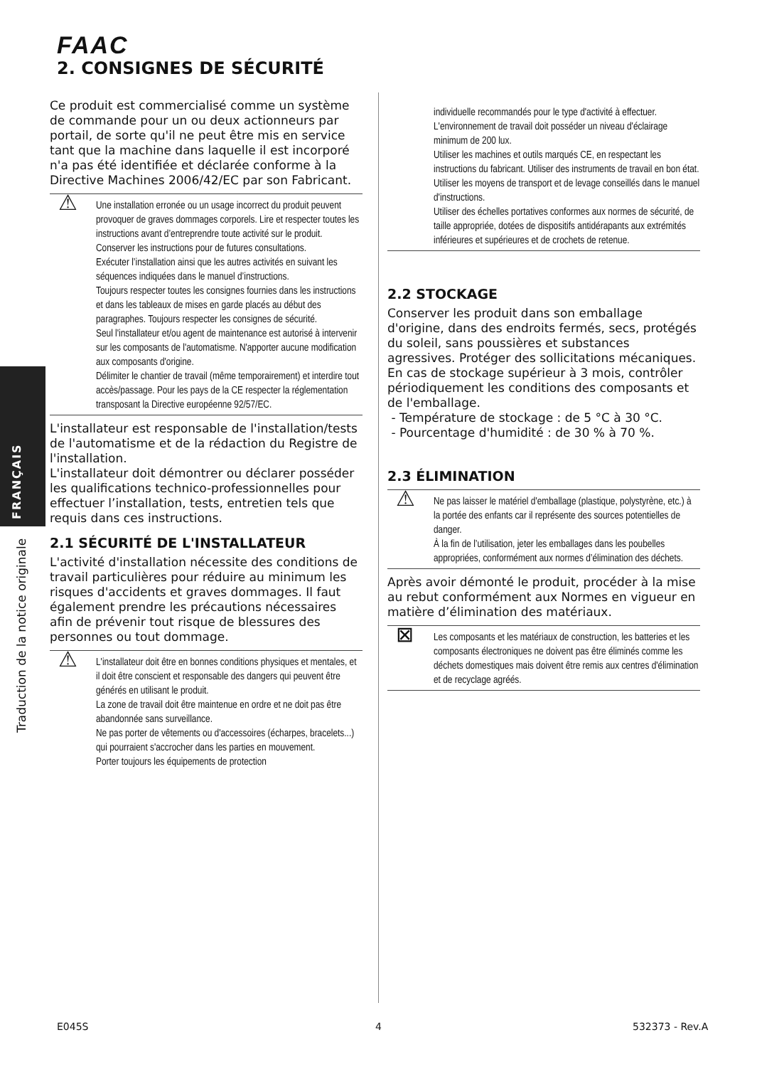FAAC
2. CONSIGNES DE SÉCURITÉ
FRANÇAIS
Traduction de la notice originale
Ce produit est commercialisé comme un système de commande pour un ou deux actionneurs par portail, de sorte qu'il ne peut être mis en service tant que la machine dans laquelle il est incorporé n'a pas été identifiée et déclarée conforme à la Directive Machines 2006/42/EC par son Fabricant.
⚠ Une installation erronée ou un usage incorrect du produit peuvent provoquer de graves dommages corporels. Lire et respecter toutes les instructions avant d’entreprendre toute activité sur le produit. Conserver les instructions pour de futures consultations.
Exécuter l’installation ainsi que les autres activités en suivant les séquences indiquées dans le manuel d’instructions.
Toujours respecter toutes les consignes fournies dans les instructions et dans les tableaux de mises en garde placés au début des paragraphes. Toujours respecter les consignes de sécurité.
Seul l'installateur et/ou agent de maintenance est autorisé à intervenir sur les composants de l'automatisme. N'apporter aucune modification aux composants d'origine.
Délimiter le chantier de travail (même temporairement) et interdire tout accès/passage. Pour les pays de la CE respecter la réglementation transposant la Directive européenne 92/57/EC.
L'installateur est responsable de l'installation/tests de l'automatisme et de la rédaction du Registre de l'installation.
L'installateur doit démontrer ou déclarer posséder les qualifications technico-professionnelles pour effectuer l’installation, tests, entretien tels que requis dans ces instructions.
2.1 SÉCURITÉ DE L'INSTALLATEUR
L'activité d'installation nécessite des conditions de travail particulières pour réduire au minimum les risques d'accidents et graves dommages. Il faut également prendre les précautions nécessaires afin de prévenir tout risque de blessures des personnes ou tout dommage.
⚠ L'installateur doit être en bonnes conditions physiques et mentales, et il doit être conscient et responsable des dangers qui peuvent être générés en utilisant le produit.
La zone de travail doit être maintenue en ordre et ne doit pas être abandonnée sans surveillance.
Ne pas porter de vêtements ou d'accessoires (écharpes, bracelets...) qui pourraient s'accrocher dans les parties en mouvement.
Porter toujours les équipements de protection
individuelle recommandés pour le type d'activité à effectuer.
L'environnement de travail doit posséder un niveau d'éclairage minimum de 200 lux.
Utiliser les machines et outils marqués CE, en respectant les instructions du fabricant. Utiliser des instruments de travail en bon état.
Utiliser les moyens de transport et de levage conseillés dans le manuel d'instructions.
Utiliser des échelles portatives conformes aux normes de sécurité, de taille appropriée, dotées de dispositifs antidérapants aux extrémités inférieures et supérieures et de crochets de retenue.
2.2 STOCKAGE
Conserver les produit dans son emballage d'origine, dans des endroits fermés, secs, protégés du soleil, sans poussières et substances agressives. Protéger des sollicitations mécaniques. En cas de stockage supérieur à 3 mois, contrôler périodiquement les conditions des composants et de l'emballage.
- Température de stockage : de 5 °C à 30 °C.
- Pourcentage d'humidité : de 30 % à 70 %.
2.3 ÉLIMINATION
⚠ Ne pas laisser le matériel d'emballage (plastique, polystyrène, etc.) à la portée des enfants car il représente des sources potentielles de danger.
À la fin de l’utilisation, jeter les emballages dans les poubelles appropriées, conformément aux normes d’élimination des déchets.
Après avoir démonté le produit, procéder à la mise au rebut conformément aux Normes en vigueur en matière d’élimination des matériaux.
⊠ Les composants et les matériaux de construction, les batteries et les composants électroniques ne doivent pas être éliminés comme les déchets domestiques mais doivent être remis aux centres d'élimination et de recyclage agréés.
E045S 4 532373 - Rev.A